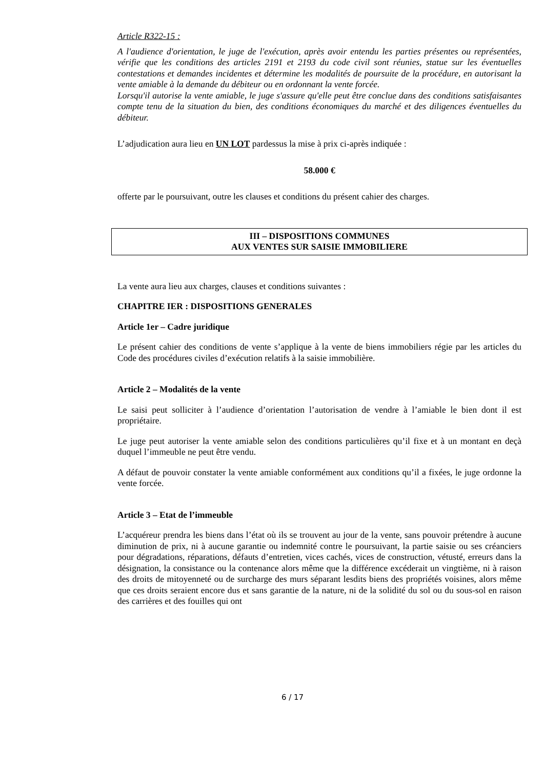Article R322-15 :
A l'audience d'orientation, le juge de l'exécution, après avoir entendu les parties présentes ou représentées, vérifie que les conditions des articles 2191 et 2193 du code civil sont réunies, statue sur les éventuelles contestations et demandes incidentes et détermine les modalités de poursuite de la procédure, en autorisant la vente amiable à la demande du débiteur ou en ordonnant la vente forcée.
Lorsqu'il autorise la vente amiable, le juge s'assure qu'elle peut être conclue dans des conditions satisfaisantes compte tenu de la situation du bien, des conditions économiques du marché et des diligences éventuelles du débiteur.
L’adjudication aura lieu en UN LOT pardessus la mise à prix ci-après indiquée :
58.000 €
offerte par le poursuivant, outre les clauses et conditions du présent cahier des charges.
III – DISPOSITIONS COMMUNES
AUX VENTES SUR SAISIE IMMOBILIERE
La vente aura lieu aux charges, clauses et conditions suivantes :
CHAPITRE IER : DISPOSITIONS GENERALES
Article 1er – Cadre juridique
Le présent cahier des conditions de vente s’applique à la vente de biens immobiliers régie par les articles du Code des procédures civiles d’exécution relatifs à la saisie immobilière.
Article 2 – Modalités de la vente
Le saisi peut solliciter à l’audience d’orientation l’autorisation de vendre à l’amiable le bien dont il est propriétaire.
Le juge peut autoriser la vente amiable selon des conditions particulières qu’il fixe et à un montant en deçà duquel l’immeuble ne peut être vendu.
A défaut de pouvoir constater la vente amiable conformément aux conditions qu’il a fixées, le juge ordonne la vente forcée.
Article 3 – Etat de l’immeuble
L’acquéreur prendra les biens dans l’état où ils se trouvent au jour de la vente, sans pouvoir prétendre à aucune diminution de prix, ni à aucune garantie ou indemnité contre le poursuivant, la partie saisie ou ses créanciers pour dégradations, réparations, défauts d’entretien, vices cachés, vices de construction, vétusté, erreurs dans la désignation, la consistance ou la contenance alors même que la différence excéderait un vingtième, ni à raison des droits de mitoyenneté ou de surcharge des murs séparant lesdits biens des propriétés voisines, alors même que ces droits seraient encore dus et sans garantie de la nature, ni de la solidité du sol ou du sous-sol en raison des carrières et des fouilles qui ont
6 / 17